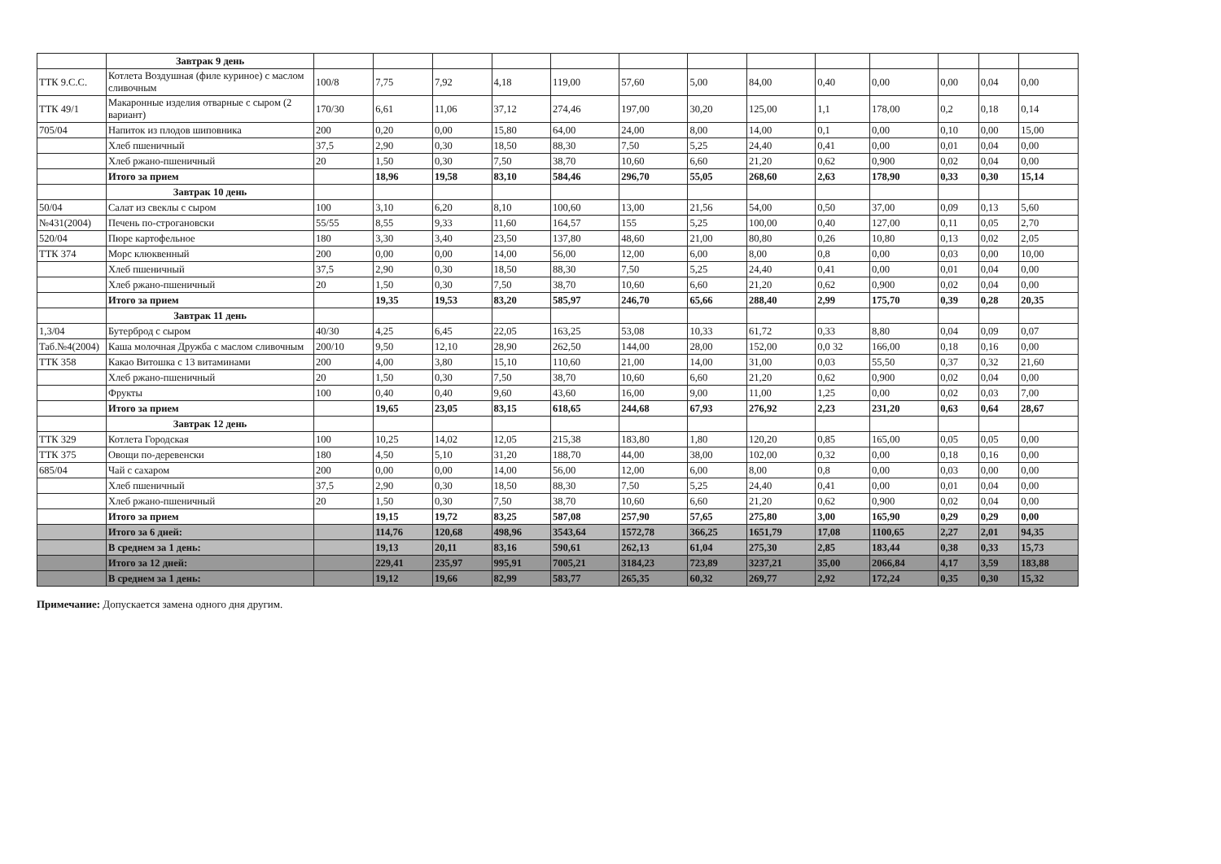| | Завтрак 9 день | | | | | | | | | | | | | |
| ТТК 9.С.С. | Котлета Воздушная (филе куриное) с маслом сливочным | 100/8 | 7,75 | 7,92 | 4,18 | 119,00 | 57,60 | 5,00 | 84,00 | 0,40 | 0,00 | 0,00 | 0,04 | 0,00 |
| ТТК 49/1 | Макаронные изделия отварные с сыром (2 вариант) | 170/30 | 6,61 | 11,06 | 37,12 | 274,46 | 197,00 | 30,20 | 125,00 | 1,1 | 178,00 | 0,2 | 0,18 | 0,14 |
| 705/04 | Напиток из плодов шиповника | 200 | 0,20 | 0,00 | 15,80 | 64,00 | 24,00 | 8,00 | 14,00 | 0,1 | 0,00 | 0,10 | 0,00 | 15,00 |
| | Хлеб пшеничный | 37,5 | 2,90 | 0,30 | 18,50 | 88,30 | 7,50 | 5,25 | 24,40 | 0,41 | 0,00 | 0,01 | 0,04 | 0,00 |
| | Хлеб ржано-пшеничный | 20 | 1,50 | 0,30 | 7,50 | 38,70 | 10,60 | 6,60 | 21,20 | 0,62 | 0,900 | 0,02 | 0,04 | 0,00 |
| | Итого за прием | | 18,96 | 19,58 | 83,10 | 584,46 | 296,70 | 55,05 | 268,60 | 2,63 | 178,90 | 0,33 | 0,30 | 15,14 |
| | Завтрак 10 день | | | | | | | | | | | | | |
| 50/04 | Салат из свеклы с сыром | 100 | 3,10 | 6,20 | 8,10 | 100,60 | 13,00 | 21,56 | 54,00 | 0,50 | 37,00 | 0,09 | 0,13 | 5,60 |
| №431(2004) | Печень по-строгановски | 55/55 | 8,55 | 9,33 | 11,60 | 164,57 | 155 | 5,25 | 100,00 | 0,40 | 127,00 | 0,11 | 0,05 | 2,70 |
| 520/04 | Пюре картофельное | 180 | 3,30 | 3,40 | 23,50 | 137,80 | 48,60 | 21,00 | 80,80 | 0,26 | 10,80 | 0,13 | 0,02 | 2,05 |
| ТТК 374 | Морс клюквенный | 200 | 0,00 | 0,00 | 14,00 | 56,00 | 12,00 | 6,00 | 8,00 | 0,8 | 0,00 | 0,03 | 0,00 | 10,00 |
| | Хлеб пшеничный | 37,5 | 2,90 | 0,30 | 18,50 | 88,30 | 7,50 | 5,25 | 24,40 | 0,41 | 0,00 | 0,01 | 0,04 | 0,00 |
| | Хлеб ржано-пшеничный | 20 | 1,50 | 0,30 | 7,50 | 38,70 | 10,60 | 6,60 | 21,20 | 0,62 | 0,900 | 0,02 | 0,04 | 0,00 |
| | Итого за прием | | 19,35 | 19,53 | 83,20 | 585,97 | 246,70 | 65,66 | 288,40 | 2,99 | 175,70 | 0,39 | 0,28 | 20,35 |
| | Завтрак 11 день | | | | | | | | | | | | | |
| 1,3/04 | Бутерброд с сыром | 40/30 | 4,25 | 6,45 | 22,05 | 163,25 | 53,08 | 10,33 | 61,72 | 0,33 | 8,80 | 0,04 | 0,09 | 0,07 |
| Таб.№4(2004) | Каша молочная Дружба с маслом сливочным | 200/10 | 9,50 | 12,10 | 28,90 | 262,50 | 144,00 | 28,00 | 152,00 | 0,0 32 | 166,00 | 0,18 | 0,16 | 0,00 |
| ТТК 358 | Какао Витошка с 13 витаминами | 200 | 4,00 | 3,80 | 15,10 | 110,60 | 21,00 | 14,00 | 31,00 | 0,03 | 55,50 | 0,37 | 0,32 | 21,60 |
| | Хлеб ржано-пшеничный | 20 | 1,50 | 0,30 | 7,50 | 38,70 | 10,60 | 6,60 | 21,20 | 0,62 | 0,900 | 0,02 | 0,04 | 0,00 |
| | Фрукты | 100 | 0,40 | 0,40 | 9,60 | 43,60 | 16,00 | 9,00 | 11,00 | 1,25 | 0,00 | 0,02 | 0,03 | 7,00 |
| | Итого за прием | | 19,65 | 23,05 | 83,15 | 618,65 | 244,68 | 67,93 | 276,92 | 2,23 | 231,20 | 0,63 | 0,64 | 28,67 |
| | Завтрак 12 день | | | | | | | | | | | | | |
| ТТК 329 | Котлета Городская | 100 | 10,25 | 14,02 | 12,05 | 215,38 | 183,80 | 1,80 | 120,20 | 0,85 | 165,00 | 0,05 | 0,05 | 0,00 |
| ТТК 375 | Овощи по-деревенски | 180 | 4,50 | 5,10 | 31,20 | 188,70 | 44,00 | 38,00 | 102,00 | 0,32 | 0,00 | 0,18 | 0,16 | 0,00 |
| 685/04 | Чай с сахаром | 200 | 0,00 | 0,00 | 14,00 | 56,00 | 12,00 | 6,00 | 8,00 | 0,8 | 0,00 | 0,03 | 0,00 | 0,00 |
| | Хлеб пшеничный | 37,5 | 2,90 | 0,30 | 18,50 | 88,30 | 7,50 | 5,25 | 24,40 | 0,41 | 0,00 | 0,01 | 0,04 | 0,00 |
| | Хлеб ржано-пшеничный | 20 | 1,50 | 0,30 | 7,50 | 38,70 | 10,60 | 6,60 | 21,20 | 0,62 | 0,900 | 0,02 | 0,04 | 0,00 |
| | Итого за прием | | 19,15 | 19,72 | 83,25 | 587,08 | 257,90 | 57,65 | 275,80 | 3,00 | 165,90 | 0,29 | 0,29 | 0,00 |
| | Итого за 6 дней: | | 114,76 | 120,68 | 498,96 | 3543,64 | 1572,78 | 366,25 | 1651,79 | 17,08 | 1100,65 | 2,27 | 2,01 | 94,35 |
| | В среднем за 1 день: | | 19,13 | 20,11 | 83,16 | 590,61 | 262,13 | 61,04 | 275,30 | 2,85 | 183,44 | 0,38 | 0,33 | 15,73 |
| | Итого за 12 дней: | | 229,41 | 235,97 | 995,91 | 7005,21 | 3184,23 | 723,89 | 3237,21 | 35,00 | 2066,84 | 4,17 | 3,59 | 183,88 |
| | В среднем за 1 день: | | 19,12 | 19,66 | 82,99 | 583,77 | 265,35 | 60,32 | 269,77 | 2,92 | 172,24 | 0,35 | 0,30 | 15,32 |
Примечание: Допускается замена одного дня другим.